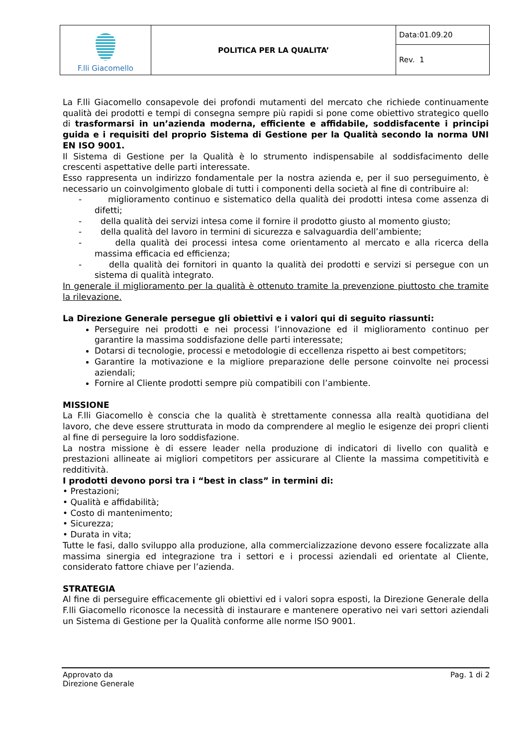| F.lli Giacomello | POLITICA PER LA QUALITA’ | Data:01.09.20 |
| | | Rev. 1 |
La F.lli Giacomello consapevole dei profondi mutamenti del mercato che richiede continuamente qualità dei prodotti e tempi di consegna sempre più rapidi si pone come obiettivo strategico quello di trasformarsi in un’azienda moderna, efficiente e affidabile, soddisfacente i principi guida e i requisiti del proprio Sistema di Gestione per la Qualità secondo la norma UNI EN ISO 9001.
Il Sistema di Gestione per la Qualità è lo strumento indispensabile al soddisfacimento delle crescenti aspettative delle parti interessate.
Esso rappresenta un indirizzo fondamentale per la nostra azienda e, per il suo perseguimento, è necessario un coinvolgimento globale di tutti i componenti della società al fine di contribuire al:
- miglioramento continuo e sistematico della qualità dei prodotti intesa come assenza di difetti;
- della qualità dei servizi intesa come il fornire il prodotto giusto al momento giusto;
- della qualità del lavoro in termini di sicurezza e salvaguardia dell’ambiente;
- della qualità dei processi intesa come orientamento al mercato e alla ricerca della massima efficacia ed efficienza;
- della qualità dei fornitori in quanto la qualità dei prodotti e servizi si persegue con un sistema di qualità integrato.
In generale il miglioramento per la qualità è ottenuto tramite la prevenzione piuttosto che tramite la rilevazione.
La Direzione Generale persegue gli obiettivi e i valori qui di seguito riassunti:
Perseguire nei prodotti e nei processi l’innovazione ed il miglioramento continuo per garantire la massima soddisfazione delle parti interessate;
Dotarsi di tecnologie, processi e metodologie di eccellenza rispetto ai best competitors;
Garantire la motivazione e la migliore preparazione delle persone coinvolte nei processi aziendali;
Fornire al Cliente prodotti sempre più compatibili con l’ambiente.
MISSIONE
La F.lli Giacomello è conscia che la qualità è strettamente connessa alla realtà quotidiana del lavoro, che deve essere strutturata in modo da comprendere al meglio le esigenze dei propri clienti al fine di perseguire la loro soddisfazione.
La nostra missione è di essere leader nella produzione di indicatori di livello con qualità e prestazioni allineate ai migliori competitors per assicurare al Cliente la massima competitività e redditività.
I prodotti devono porsi tra i “best in class” in termini di:
• Prestazioni;
• Qualità e affidabilità;
• Costo di mantenimento;
• Sicurezza;
• Durata in vita;
Tutte le fasi, dallo sviluppo alla produzione, alla commercializzazione devono essere focalizzate alla massima sinergia ed integrazione tra i settori e i processi aziendali ed orientate al Cliente, considerato fattore chiave per l’azienda.
STRATEGIA
Al fine di perseguire efficacemente gli obiettivi ed i valori sopra esposti, la Direzione Generale della F.lli Giacomello riconosce la necessità di instaurare e mantenere operativo nei vari settori aziendali un Sistema di Gestione per la Qualità conforme alle norme ISO 9001.
Approvato da
Direzione Generale
Pag. 1 di 2